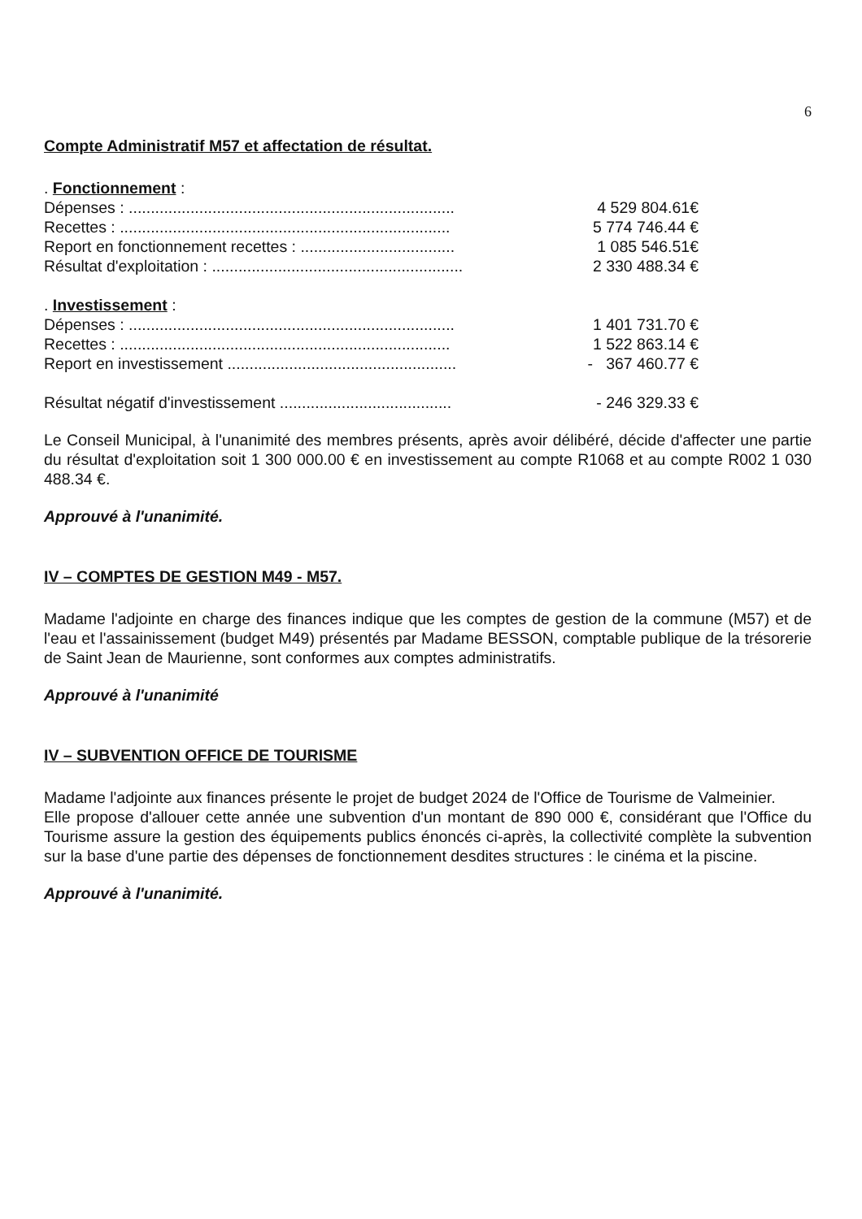6
Compte Administratif M57 et affectation de résultat.
. Fonctionnement :
Dépenses : .......................................................................... 4 529 804.61€
Recettes : ........................................................................... 5 774 746.44 €
Report en fonctionnement recettes : ................................... 1 085 546.51€
Résultat d'exploitation : ......................................................... 2 330 488.34 €
. Investissement :
Dépenses : .......................................................................... 1 401 731.70 €
Recettes : ........................................................................... 1 522 863.14 €
Report en investissement .................................................... - 367 460.77 €
Résultat négatif d'investissement ....................................... - 246 329.33 €
Le Conseil Municipal, à l'unanimité des membres présents, après avoir délibéré, décide d'affecter une partie du résultat d'exploitation soit 1 300 000.00 € en investissement au compte R1068 et au compte R002 1 030 488.34 €.
Approuvé à l'unanimité.
IV – COMPTES DE GESTION M49 - M57.
Madame l'adjointe en charge des finances indique que les comptes de gestion de la commune (M57) et de l'eau et l'assainissement (budget M49) présentés par Madame BESSON, comptable publique de la trésorerie de Saint Jean de Maurienne, sont conformes aux comptes administratifs.
Approuvé à l'unanimité
IV – SUBVENTION OFFICE DE TOURISME
Madame l'adjointe aux finances présente le projet de budget 2024 de l'Office de Tourisme de Valmeinier.
Elle propose d'allouer cette année une subvention d'un montant de 890 000 €, considérant que l'Office du Tourisme assure la gestion des équipements publics énoncés ci-après, la collectivité complète la subvention sur la base d'une partie des dépenses de fonctionnement desdites structures : le cinéma et la piscine.
Approuvé à l'unanimité.